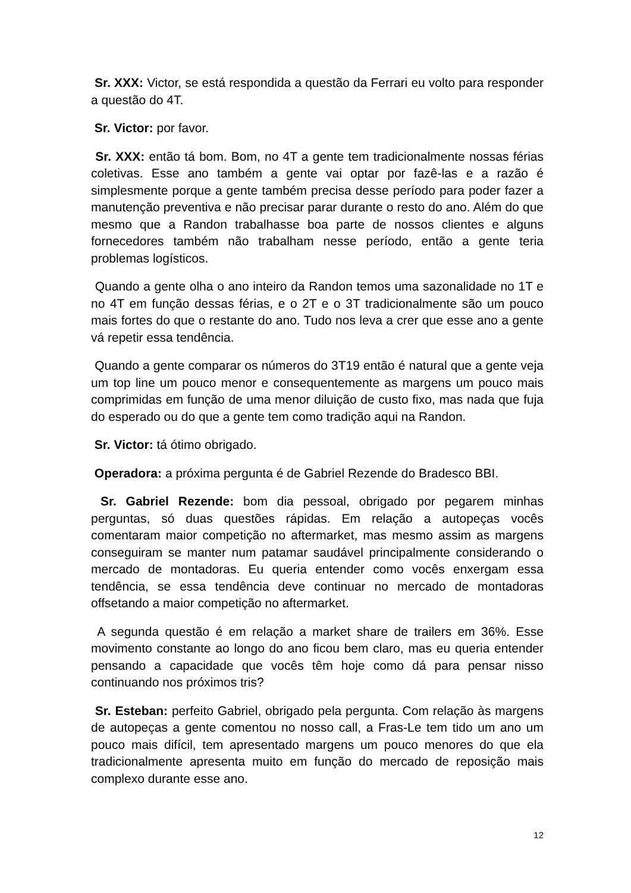Sr. XXX: Victor, se está respondida a questão da Ferrari eu volto para responder a questão do 4T.
Sr. Victor: por favor.
Sr. XXX: então tá bom. Bom, no 4T a gente tem tradicionalmente nossas férias coletivas. Esse ano também a gente vai optar por fazê-las e a razão é simplesmente porque a gente também precisa desse período para poder fazer a manutenção preventiva e não precisar parar durante o resto do ano. Além do que mesmo que a Randon trabalhasse boa parte de nossos clientes e alguns fornecedores também não trabalham nesse período, então a gente teria problemas logísticos.
Quando a gente olha o ano inteiro da Randon temos uma sazonalidade no 1T e no 4T em função dessas férias, e o 2T e o 3T tradicionalmente são um pouco mais fortes do que o restante do ano. Tudo nos leva a crer que esse ano a gente vá repetir essa tendência.
Quando a gente comparar os números do 3T19 então é natural que a gente veja um top line um pouco menor e consequentemente as margens um pouco mais comprimidas em função de uma menor diluição de custo fixo, mas nada que fuja do esperado ou do que a gente tem como tradição aqui na Randon.
Sr. Victor: tá ótimo obrigado.
Operadora: a próxima pergunta é de Gabriel Rezende do Bradesco BBI.
Sr. Gabriel Rezende: bom dia pessoal, obrigado por pegarem minhas perguntas, só duas questões rápidas. Em relação a autopeças vocês comentaram maior competição no aftermarket, mas mesmo assim as margens conseguiram se manter num patamar saudável principalmente considerando o mercado de montadoras. Eu queria entender como vocês enxergam essa tendência, se essa tendência deve continuar no mercado de montadoras offsetando a maior competição no aftermarket.
A segunda questão é em relação a market share de trailers em 36%. Esse movimento constante ao longo do ano ficou bem claro, mas eu queria entender pensando a capacidade que vocês têm hoje como dá para pensar nisso continuando nos próximos tris?
Sr. Esteban: perfeito Gabriel, obrigado pela pergunta. Com relação às margens de autopeças a gente comentou no nosso call, a Fras-Le tem tido um ano um pouco mais difícil, tem apresentado margens um pouco menores do que ela tradicionalmente apresenta muito em função do mercado de reposição mais complexo durante esse ano.
12